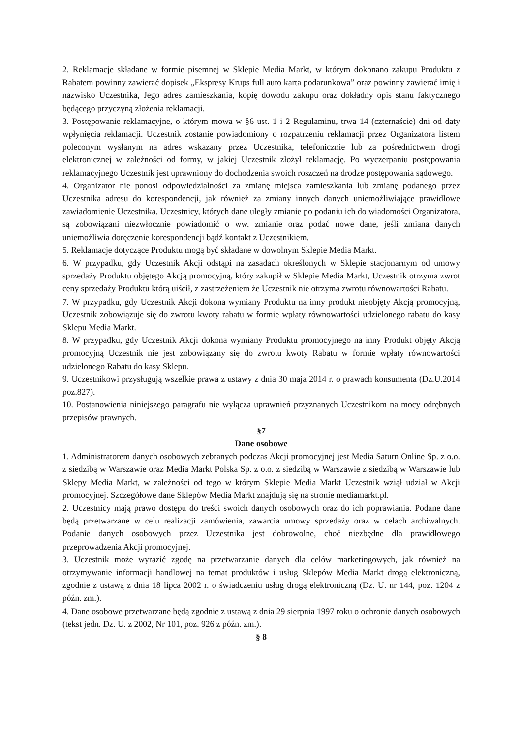2. Reklamacje składane w formie pisemnej w Sklepie Media Markt, w którym dokonano zakupu Produktu z Rabatem powinny zawierać dopisek „Ekspresy Krups full auto karta podarunkowa” oraz powinny zawierać imię i nazwisko Uczestnika, Jego adres zamieszkania, kopię dowodu zakupu oraz dokładny opis stanu faktycznego będącego przyczyną złożenia reklamacji.
3. Postępowanie reklamacyjne, o którym mowa w §6 ust. 1 i 2 Regulaminu, trwa 14 (czternaście) dni od daty wpłynięcia reklamacji. Uczestnik zostanie powiadomiony o rozpatrzeniu reklamacji przez Organizatora listem poleconym wysłanym na adres wskazany przez Uczestnika, telefonicznie lub za pośrednictwem drogi elektronicznej w zależności od formy, w jakiej Uczestnik złożył reklamację. Po wyczerpaniu postępowania reklamacyjnego Uczestnik jest uprawniony do dochodzenia swoich roszczeń na drodze postępowania sądowego.
4. Organizator nie ponosi odpowiedzialności za zmianę miejsca zamieszkania lub zmianę podanego przez Uczestnika adresu do korespondencji, jak również za zmiany innych danych uniemożliwiające prawidłowe zawiadomienie Uczestnika. Uczestnicy, których dane uległy zmianie po podaniu ich do wiadomości Organizatora, są zobowiązani niezwłocznie powiadomić o ww. zmianie oraz podać nowe dane, jeśli zmiana danych uniemożliwia doręczenie korespondencji bądź kontakt z Uczestnikiem.
5. Reklamacje dotyczące Produktu mogą być składane w dowolnym Sklepie Media Markt.
6. W przypadku, gdy Uczestnik Akcji odstąpi na zasadach określonych w Sklepie stacjonarnym od umowy sprzedaży Produktu objętego Akcją promocyjną, który zakupił w Sklepie Media Markt, Uczestnik otrzyma zwrot ceny sprzedaży Produktu którą uiścił, z zastrzeżeniem że Uczestnik nie otrzyma zwrotu równowartości Rabatu.
7. W przypadku, gdy Uczestnik Akcji dokona wymiany Produktu na inny produkt nieobjęty Akcją promocyjną, Uczestnik zobowiązuje się do zwrotu kwoty rabatu w formie wpłaty równowartości udzielonego rabatu do kasy Sklepu Media Markt.
8. W przypadku, gdy Uczestnik Akcji dokona wymiany Produktu promocyjnego na inny Produkt objęty Akcją promocyjną Uczestnik nie jest zobowiązany się do zwrotu kwoty Rabatu w formie wpłaty równowartości udzielonego Rabatu do kasy Sklepu.
9. Uczestnikowi przysługują wszelkie prawa z ustawy z dnia 30 maja 2014 r. o prawach konsumenta (Dz.U.2014 poz.827).
10. Postanowienia niniejszego paragrafu nie wyłącza uprawnień przyznanych Uczestnikom na mocy odrębnych przepisów prawnych.
§7
Dane osobowe
1. Administratorem danych osobowych zebranych podczas Akcji promocyjnej jest Media Saturn Online Sp. z o.o. z siedzibą w Warszawie oraz Media Markt Polska Sp. z o.o. z siedzibą w Warszawie z siedzibą w Warszawie lub Sklepy Media Markt, w zależności od tego w którym Sklepie Media Markt Uczestnik wziął udział w Akcji promocyjnej. Szczegółowe dane Sklepów Media Markt znajdują się na stronie mediamarkt.pl.
2. Uczestnicy mają prawo dostępu do treści swoich danych osobowych oraz do ich poprawiania. Podane dane będą przetwarzane w celu realizacji zamówienia, zawarcia umowy sprzedaży oraz w celach archiwalnych. Podanie danych osobowych przez Uczestnika jest dobrowolne, choć niezbędne dla prawidłowego przeprowadzenia Akcji promocyjnej.
3. Uczestnik może wyrazić zgodę na przetwarzanie danych dla celów marketingowych, jak również na otrzymywanie informacji handlowej na temat produktów i usług Sklepów Media Markt drogą elektroniczną, zgodnie z ustawą z dnia 18 lipca 2002 r. o świadczeniu usług drogą elektroniczną (Dz. U. nr 144, poz. 1204 z późn. zm.).
4. Dane osobowe przetwarzane będą zgodnie z ustawą z dnia 29 sierpnia 1997 roku o ochronie danych osobowych (tekst jedn. Dz. U. z 2002, Nr 101, poz. 926 z późn. zm.).
§ 8